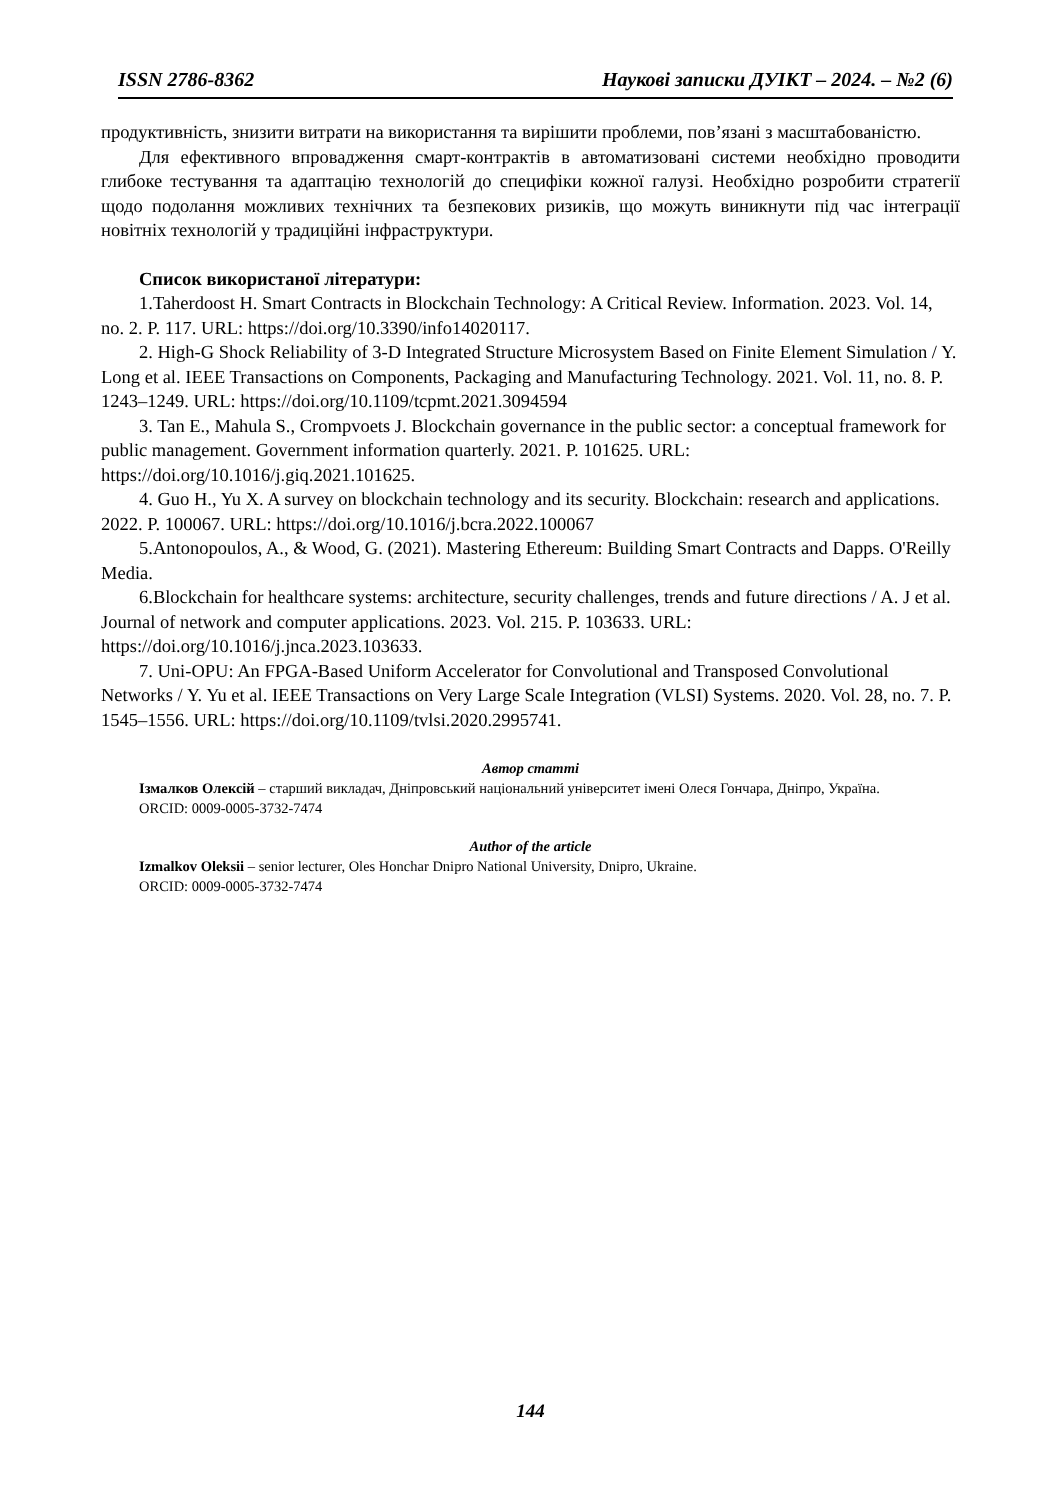ISSN 2786-8362 Наукові записки ДУІКТ – 2024. – №2 (6)
продуктивність, знизити витрати на використання та вирішити проблеми, пов’язані з масштабованістю.
Для ефективного впровадження смарт-контрактів в автоматизовані системи необхідно проводити глибоке тестування та адаптацію технологій до специфіки кожної галузі. Необхідно розробити стратегії щодо подолання можливих технічних та безпекових ризиків, що можуть виникнути під час інтеграції новітніх технологій у традиційні інфраструктури.
Список використаної літератури:
1.Taherdoost H. Smart Contracts in Blockchain Technology: A Critical Review. Information. 2023. Vol. 14, no. 2. P. 117. URL: https://doi.org/10.3390/info14020117.
2. High-G Shock Reliability of 3-D Integrated Structure Microsystem Based on Finite Element Simulation / Y. Long et al. IEEE Transactions on Components, Packaging and Manufacturing Technology. 2021. Vol. 11, no. 8. P. 1243–1249. URL: https://doi.org/10.1109/tcpmt.2021.3094594
3. Tan E., Mahula S., Crompvoets J. Blockchain governance in the public sector: a conceptual framework for public management. Government information quarterly. 2021. P. 101625. URL: https://doi.org/10.1016/j.giq.2021.101625.
4. Guo H., Yu X. A survey on blockchain technology and its security. Blockchain: research and applications. 2022. P. 100067. URL: https://doi.org/10.1016/j.bcra.2022.100067
5.Antonopoulos, A., & Wood, G. (2021). Mastering Ethereum: Building Smart Contracts and Dapps. O'Reilly Media.
6.Blockchain for healthcare systems: architecture, security challenges, trends and future directions / A. J et al. Journal of network and computer applications. 2023. Vol. 215. P. 103633. URL: https://doi.org/10.1016/j.jnca.2023.103633.
7. Uni-OPU: An FPGA-Based Uniform Accelerator for Convolutional and Transposed Convolutional Networks / Y. Yu et al. IEEE Transactions on Very Large Scale Integration (VLSI) Systems. 2020. Vol. 28, no. 7. P. 1545–1556. URL: https://doi.org/10.1109/tvlsi.2020.2995741.
Автор статті
Ізмалков Олексій – старший викладач, Дніпровський національний університет імені Олеся Гончара, Дніпро, Україна.
ORCID: 0009-0005-3732-7474
Author of the article
Izmalkov Oleksii – senior lecturer, Oles Honchar Dnipro National University, Dnipro, Ukraine.
ORCID: 0009-0005-3732-7474
144